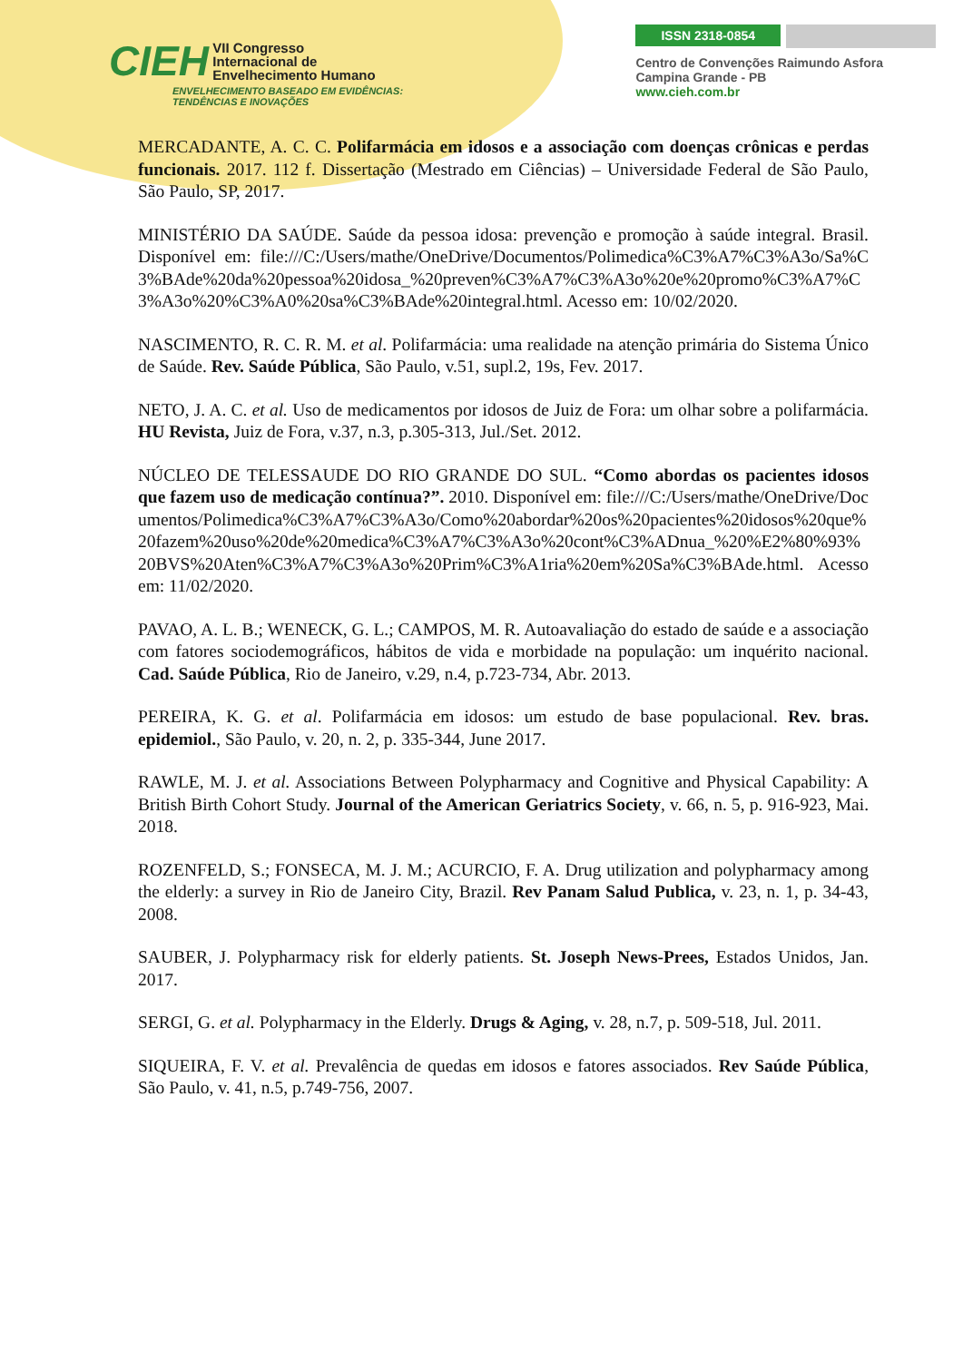CIEH VII Congresso
Internacional de
Envelhecimento Humano
ENVELHECIMENTO BASEADO EM EVIDÊNCIAS:
TENDÊNCIAS E INOVAÇÕES
ISSN 2318-0854
Centro de Convenções Raimundo Asfora
Campina Grande - PB
www.cieh.com.br
MERCADANTE, A. C. C. Polifarmácia em idosos e a associação com doenças crônicas e perdas funcionais. 2017. 112 f. Dissertação (Mestrado em Ciências) – Universidade Federal de São Paulo, São Paulo, SP, 2017.
MINISTÉRIO DA SAÚDE. Saúde da pessoa idosa: prevenção e promoção à saúde integral. Brasil. Disponível em: file:///C:/Users/mathe/OneDrive/Documentos/Polimedica%C3%A7%C3%A3o/Sa%C3%BAde%20da%20pessoa%20idosa_%20preven%C3%A7%C3%A3o%20e%20promo%C3%A7%C3%A3o%20%C3%A0%20sa%C3%BAde%20integral.html. Acesso em: 10/02/2020.
NASCIMENTO, R. C. R. M. et al. Polifarmácia: uma realidade na atenção primária do Sistema Único de Saúde. Rev. Saúde Pública, São Paulo, v.51, supl.2, 19s, Fev. 2017.
NETO, J. A. C. et al. Uso de medicamentos por idosos de Juiz de Fora: um olhar sobre a polifarmácia. HU Revista, Juiz de Fora, v.37, n.3, p.305-313, Jul./Set. 2012.
NÚCLEO DE TELESSAUDE DO RIO GRANDE DO SUL. “Como abordas os pacientes idosos que fazem uso de medicação contínua?”. 2010. Disponível em: file:///C:/Users/mathe/OneDrive/Documentos/Polimedica%C3%A7%C3%A3o/Como%20abordar%20os%20pacientes%20idosos%20que%20fazem%20uso%20de%20medica%C3%A7%C3%A3o%20cont%C3%ADnua_%20%E2%80%93%20BVS%20Aten%C3%A7%C3%A3o%20Prim%C3%A1ria%20em%20Sa%C3%BAde.html. Acesso em: 11/02/2020.
PAVAO, A. L. B.; WENECK, G. L.; CAMPOS, M. R. Autoavaliação do estado de saúde e a associação com fatores sociodemográficos, hábitos de vida e morbidade na população: um inquérito nacional. Cad. Saúde Pública, Rio de Janeiro, v.29, n.4, p.723-734, Abr. 2013.
PEREIRA, K. G. et al. Polifarmácia em idosos: um estudo de base populacional. Rev. bras. epidemiol., São Paulo, v. 20, n. 2, p. 335-344, June 2017.
RAWLE, M. J. et al. Associations Between Polypharmacy and Cognitive and Physical Capability: A British Birth Cohort Study. Journal of the American Geriatrics Society, v. 66, n. 5, p. 916-923, Mai. 2018.
ROZENFELD, S.; FONSECA, M. J. M.; ACURCIO, F. A. Drug utilization and polypharmacy among the elderly: a survey in Rio de Janeiro City, Brazil. Rev Panam Salud Publica, v. 23, n. 1, p. 34-43, 2008.
SAUBER, J. Polypharmacy risk for elderly patients. St. Joseph News-Prees, Estados Unidos, Jan. 2017.
SERGI, G. et al. Polypharmacy in the Elderly. Drugs & Aging, v. 28, n.7, p. 509-518, Jul. 2011.
SIQUEIRA, F. V. et al. Prevalência de quedas em idosos e fatores associados. Rev Saúde Pública, São Paulo, v. 41, n.5, p.749-756, 2007.